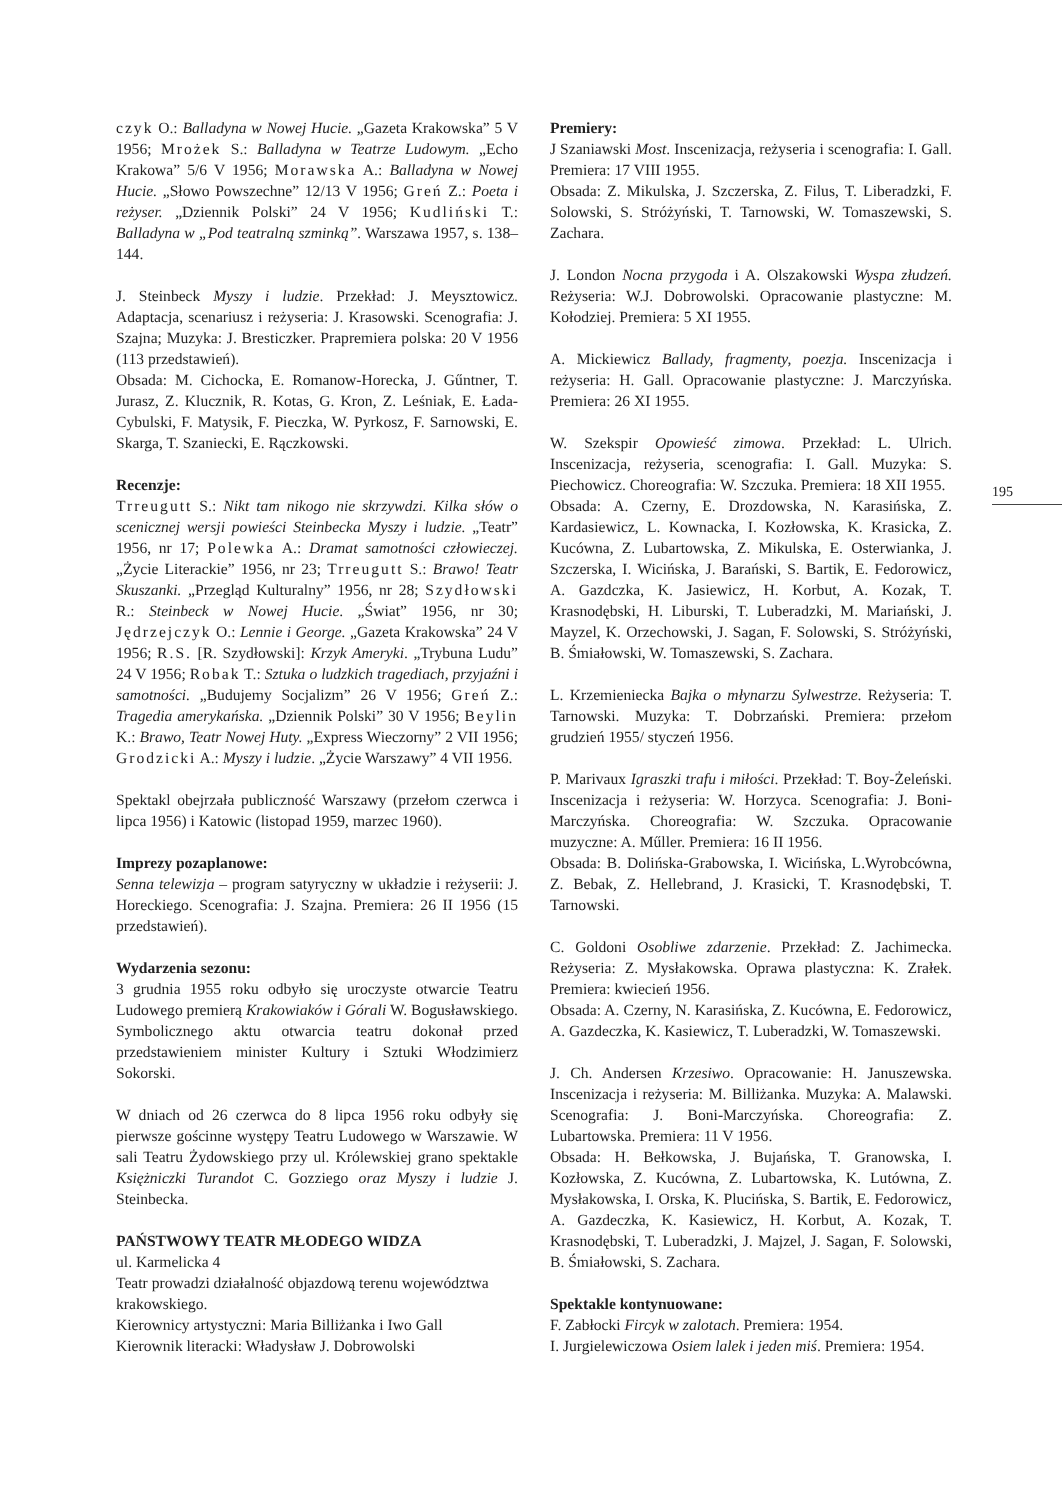czyk O.: Balladyna w Nowej Hucie. „Gazeta Krakowska” 5 V 1956; Mrożek S.: Balladyna w Teatrze Ludowym. „Echo Krakowa” 5/6 V 1956; Morawska A.: Balladyna w Nowej Hucie. „Słowo Powszechne” 12/13 V 1956; Greń Z.: Poeta i reżyser. „Dziennik Polski” 24 V 1956; Kudliński T.: Balladyna w „Pod teatralną szminką”. Warszawa 1957, s. 138–144.
J. Steinbeck Myszy i ludzie. Przekład: J. Meysztowicz. Adaptacja, scenariusz i reżyseria: J. Krasowski. Scenografia: J. Szajna; Muzyka: J. Bresticzker. Prapremiera polska: 20 V 1956 (113 przedstawień).
Obsada: M. Cichocka, E. Romanow-Horecka, J. Gűntner, T. Jurasz, Z. Klucznik, R. Kotas, G. Kron, Z. Leśniak, E. Łada-Cybulski, F. Matysik, F. Pieczka, W. Pyrkosz, F. Sarnowski, E. Skarga, T. Szaniecki, E. Rączkowski.
Recenzje:
Trreugutt S.: Nikt tam nikogo nie skrzywdzi. Kilka słów o scenicznej wersji powieści Steinbecka Myszy i ludzie. „Teatr” 1956, nr 17; Polewka A.: Dramat samotności człowieczej. „Życie Literackie” 1956, nr 23; Trreugutt S.: Brawo! Teatr Skuszanki. „Przegląd Kulturalny” 1956, nr 28; Szydłowski R.: Steinbeck w Nowej Hucie. „Świat” 1956, nr 30; Jędrzejczyk O.: Lennie i George. „Gazeta Krakowska” 24 V 1956; R.S. [R. Szydłowski]: Krzyk Ameryki. „Trybuna Ludu” 24 V 1956; Robak T.: Sztuka o ludzkich tragediach, przyjaźni i samotności. „Budujemy Socjalizm” 26 V 1956; Greń Z.: Tragedia amerykańska. „Dziennik Polski” 30 V 1956; Beylin K.: Brawo, Teatr Nowej Huty. „Express Wieczorny” 2 VII 1956; Grodzicki A.: Myszy i ludzie. „Życie Warszawy” 4 VII 1956.
Spektakl obejrzała publiczność Warszawy (przełom czerwca i lipca 1956) i Katowic (listopad 1959, marzec 1960).
Imprezy pozaplanowe:
Senna telewizja – program satyryczny w układzie i reżyserii: J. Horeckiego. Scenografia: J. Szajna. Premiera: 26 II 1956 (15 przedstawień).
Wydarzenia sezonu:
3 grudnia 1955 roku odbyło się uroczyste otwarcie Teatru Ludowego premierą Krakowiaków i Górali W. Bogusławskiego. Symbolicznego aktu otwarcia teatru dokonał przed przedstawieniem minister Kultury i Sztuki Włodzimierz Sokorski.
W dniach od 26 czerwca do 8 lipca 1956 roku odbyły się pierwsze gościnne występy Teatru Ludowego w Warszawie. W sali Teatru Żydowskiego przy ul. Królewskiej grano spektakle Księżniczki Turandot C. Gozziego oraz Myszy i ludzie J. Steinbecka.
PAŃSTWOWY TEATR MŁODEGO WIDZA
ul. Karmelicka 4
Teatr prowadzi działalność objazdową terenu województwa krakowskiego.
Kierownicy artystyczni: Maria Billiżanka i Iwo Gall
Kierownik literacki: Władysław J. Dobrowolski
Premiery:
J Szaniawski Most. Inscenizacja, reżyseria i scenografia: I. Gall. Premiera: 17 VIII 1955.
Obsada: Z. Mikulska, J. Szczerska, Z. Filus, T. Liberadzki, F. Solowski, S. Stróżyński, T. Tarnowski, W. Tomaszewski, S. Zachara.
J. London Nocna przygoda i A. Olszakowski Wyspa złudzeń. Reżyseria: W.J. Dobrowolski. Opracowanie plastyczne: M. Kołodziej. Premiera: 5 XI 1955.
A. Mickiewicz Ballady, fragmenty, poezja. Inscenizacja i reżyseria: H. Gall. Opracowanie plastyczne: J. Marczyńska. Premiera: 26 XI 1955.
W. Szekspir Opowieść zimowa. Przekład: L. Ulrich. Inscenizacja, reżyseria, scenografia: I. Gall. Muzyka: S. Piechowicz. Choreografia: W. Szczuka. Premiera: 18 XII 1955.
Obsada: A. Czerny, E. Drozdowska, N. Karasińska, Z. Kardasiewicz, L. Kownacka, I. Kozłowska, K. Krasicka, Z. Kucówna, Z. Lubartowska, Z. Mikulska, E. Osterwianka, J. Szczerska, I. Wicińska, J. Barański, S. Bartik, E. Fedorowicz, A. Gazdczka, K. Jasiewicz, H. Korbut, A. Kozak, T. Krasnodębski, H. Liburski, T. Luberadzki, M. Mariański, J. Mayzel, K. Orzechowski, J. Sagan, F. Solowski, S. Stróżyński, B. Śmiałowski, W. Tomaszewski, S. Zachara.
L. Krzemieniecka Bajka o młynarzu Sylwestrze. Reżyseria: T. Tarnowski. Muzyka: T. Dobrzański. Premiera: przełom grudzień 1955/ styczeń 1956.
P. Marivaux Igraszki trafu i miłości. Przekład: T. Boy-Żeleński. Inscenizacja i reżyseria: W. Horzyca. Scenografia: J. Boni-Marczyńska. Choreografia: W. Szczuka. Opracowanie muzyczne: A. Műller. Premiera: 16 II 1956.
Obsada: B. Dolińska-Grabowska, I. Wicińska, L.Wyrobcówna, Z. Bebak, Z. Hellebrand, J. Krasicki, T. Krasnodębski, T. Tarnowski.
C. Goldoni Osobliwe zdarzenie. Przekład: Z. Jachimecka. Reżyseria: Z. Mysłakowska. Oprawa plastyczna: K. Zrałek. Premiera: kwiecień 1956.
Obsada: A. Czerny, N. Karasińska, Z. Kucówna, E. Fedorowicz, A. Gazdeczka, K. Kasiewicz, T. Luberadzki, W. Tomaszewski.
J. Ch. Andersen Krzesiwo. Opracowanie: H. Januszewska. Inscenizacja i reżyseria: M. Billiżanka. Muzyka: A. Malawski. Scenografia: J. Boni-Marczyńska. Choreografia: Z. Lubartowska. Premiera: 11 V 1956.
Obsada: H. Bełkowska, J. Bujańska, T. Granowska, I. Kozłowska, Z. Kucówna, Z. Lubartowska, K. Lutówna, Z. Mysłakowska, I. Orska, K. Plucińska, S. Bartik, E. Fedorowicz, A. Gazdeczka, K. Kasiewicz, H. Korbut, A. Kozak, T. Krasnodębski, T. Luberadzki, J. Majzel, J. Sagan, F. Solowski, B. Śmiałowski, S. Zachara.
Spektakle kontynuowane:
F. Zabłocki Fircyk w zalotach. Premiera: 1954.
I. Jurgielewiczowa Osiem lalek i jeden miś. Premiera: 1954.
195